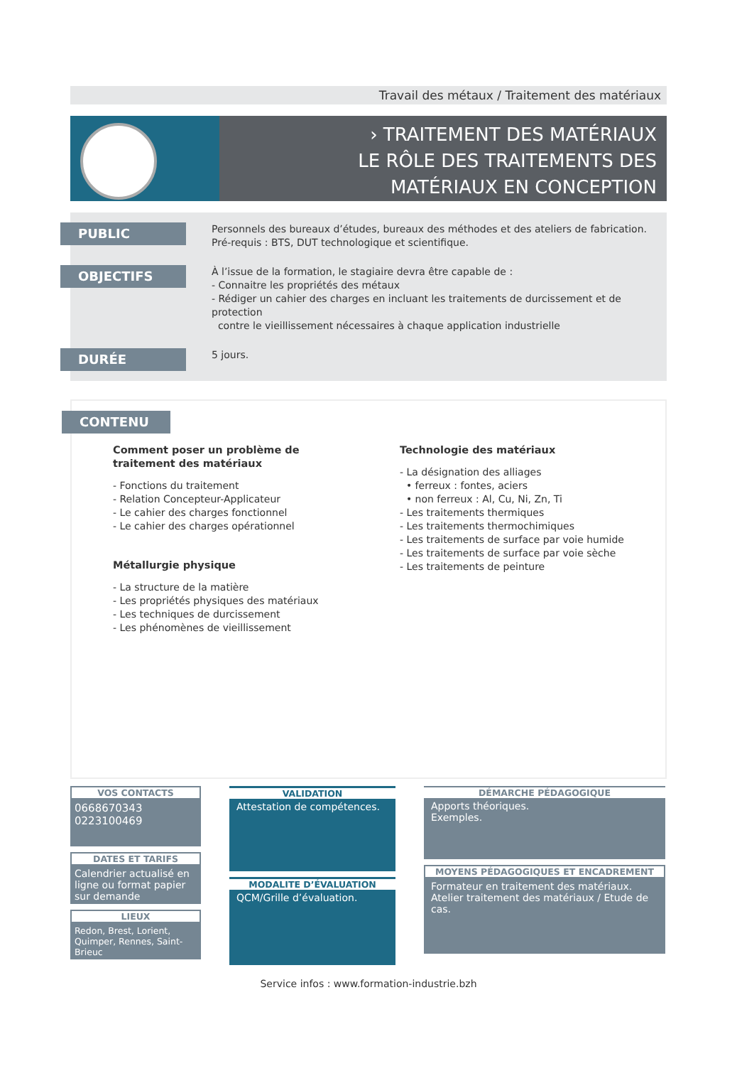Travail des métaux / Traitement des matériaux
› TRAITEMENT DES MATÉRIAUX
LE RÔLE DES TRAITEMENTS DES
MATÉRIAUX EN CONCEPTION
PUBLIC
Personnels des bureaux d’études, bureaux des méthodes et des ateliers de fabrication.
Pré-requis : BTS, DUT technologique et scientifique.
OBJECTIFS
À l’issue de la formation, le stagiaire devra être capable de :
- Connaitre les propriétés des métaux
- Rédiger un cahier des charges en incluant les traitements de durcissement et de protection
contre le vieillissement nécessaires à chaque application industrielle
DURÉE
5 jours.
CONTENU
Comment poser un problème de
traitement des matériaux
- Fonctions du traitement
- Relation Concepteur-Applicateur
- Le cahier des charges fonctionnel
- Le cahier des charges opérationnel
Métallurgie physique
- La structure de la matière
- Les propriétés physiques des matériaux
- Les techniques de durcissement
- Les phénomènes de vieillissement
Technologie des matériaux
- La désignation des alliages
• ferreux : fontes, aciers
• non ferreux : Al, Cu, Ni, Zn, Ti
- Les traitements thermiques
- Les traitements thermochimiques
- Les traitements de surface par voie humide
- Les traitements de surface par voie sèche
- Les traitements de peinture
VOS CONTACTS
0668670343
0223100469
DATES ET TARIFS
Calendrier actualisé en ligne ou format papier sur demande
LIEUX
Redon, Brest, Lorient, Quimper, Rennes, Saint-Brieuc
VALIDATION
Attestation de compétences.
MODALITE D’ÉVALUATION
QCM/Grille d’évaluation.
DÉMARCHE PÉDAGOGIQUE
Apports théoriques.
Exemples.
MOYENS PÉDAGOGIQUES ET ENCADREMENT
Formateur en traitement des matériaux.
Atelier traitement des matériaux / Etude de cas.
Service infos : www.formation-industrie.bzh